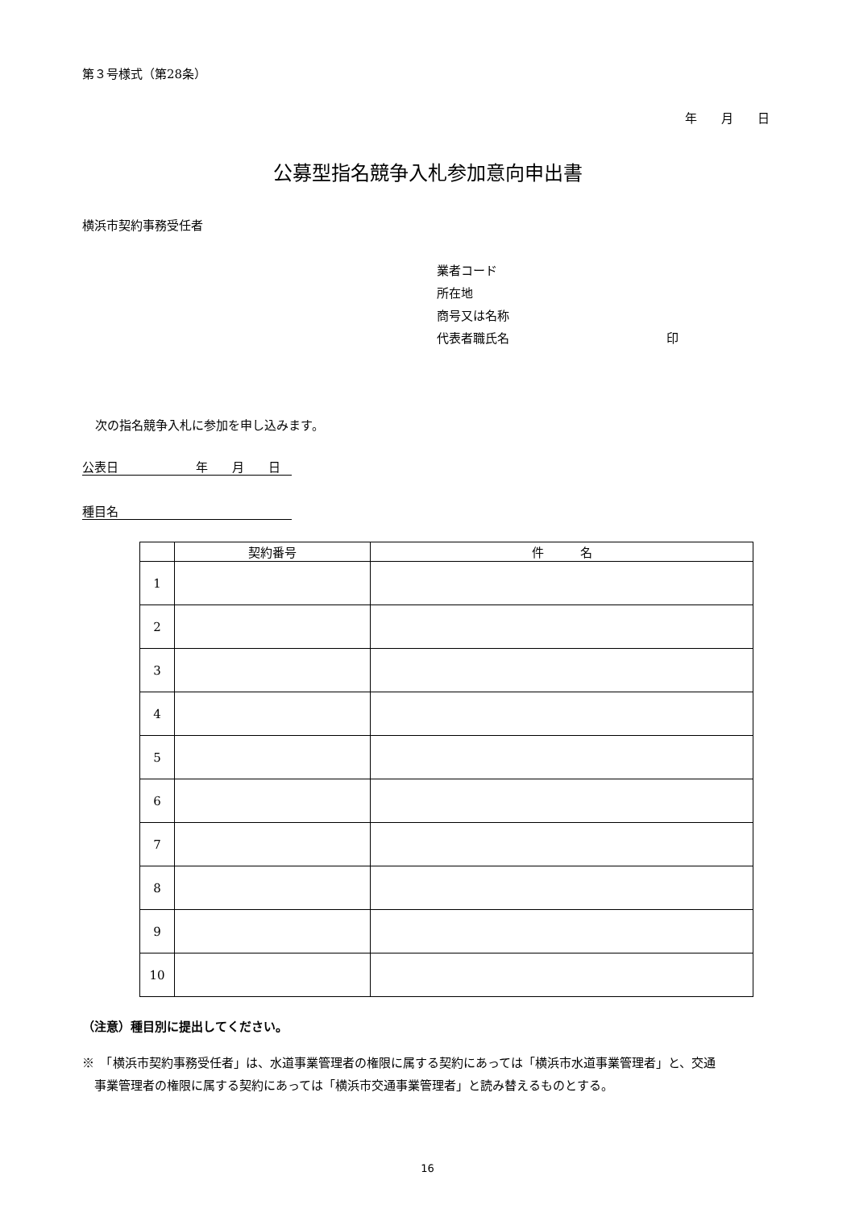第３号様式（第28条）
年　　月　　日
公募型指名競争入札参加意向申出書
横浜市契約事務受任者
業者コード
所在地
商号又は名称
代表者職氏名 印
次の指名競争入札に参加を申し込みます。
公表日 年　　月　　日
種目名
| | 契約番号 | 件 名 |
| --- | --- | --- |
| 1 | | |
| 2 | | |
| 3 | | |
| 4 | | |
| 5 | | |
| 6 | | |
| 7 | | |
| 8 | | |
| 9 | | |
| 10 | | |
（注意）種目別に提出してください。
※　「横浜市契約事務受任者」は、水道事業管理者の権限に属する契約にあっては「横浜市水道事業管理者」と、交通
　事業管理者の権限に属する契約にあっては「横浜市交通事業管理者」と読み替えるものとする。
16